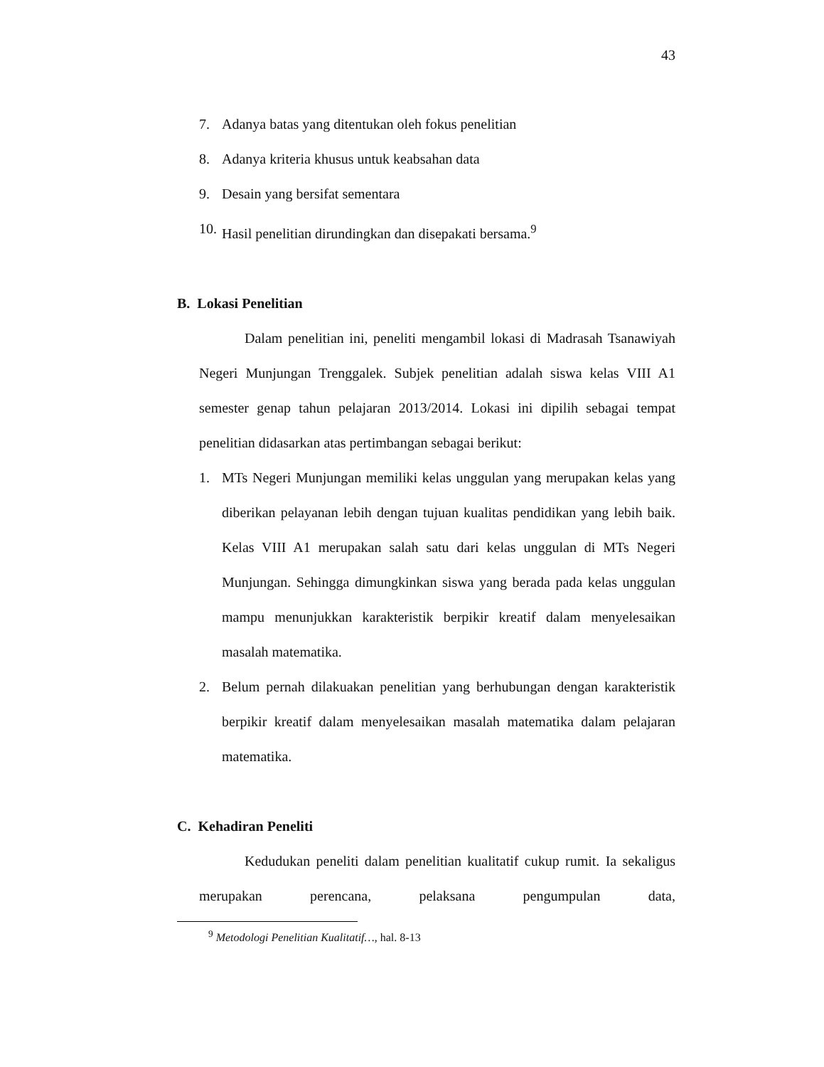43
7. Adanya batas yang ditentukan oleh fokus penelitian
8. Adanya kriteria khusus untuk keabsahan data
9. Desain yang bersifat sementara
10. Hasil penelitian dirundingkan dan disepakati bersama.<sup>9</sup>
B. Lokasi Penelitian
Dalam penelitian ini, peneliti mengambil lokasi di Madrasah Tsanawiyah Negeri Munjungan Trenggalek. Subjek penelitian adalah siswa kelas VIII A1 semester genap tahun pelajaran 2013/2014. Lokasi ini dipilih sebagai tempat penelitian didasarkan atas pertimbangan sebagai berikut:
1. MTs Negeri Munjungan memiliki kelas unggulan yang merupakan kelas yang diberikan pelayanan lebih dengan tujuan kualitas pendidikan yang lebih baik. Kelas VIII A1 merupakan salah satu dari kelas unggulan di MTs Negeri Munjungan. Sehingga dimungkinkan siswa yang berada pada kelas unggulan mampu menunjukkan karakteristik berpikir kreatif dalam menyelesaikan masalah matematika.
2. Belum pernah dilakuakan penelitian yang berhubungan dengan karakteristik berpikir kreatif dalam menyelesaikan masalah matematika dalam pelajaran matematika.
C. Kehadiran Peneliti
Kedudukan peneliti dalam penelitian kualitatif cukup rumit. Ia sekaligus merupakan perencana, pelaksana pengumpulan data,
<sup>9</sup> Metodologi Penelitian Kualitatif…, hal. 8-13